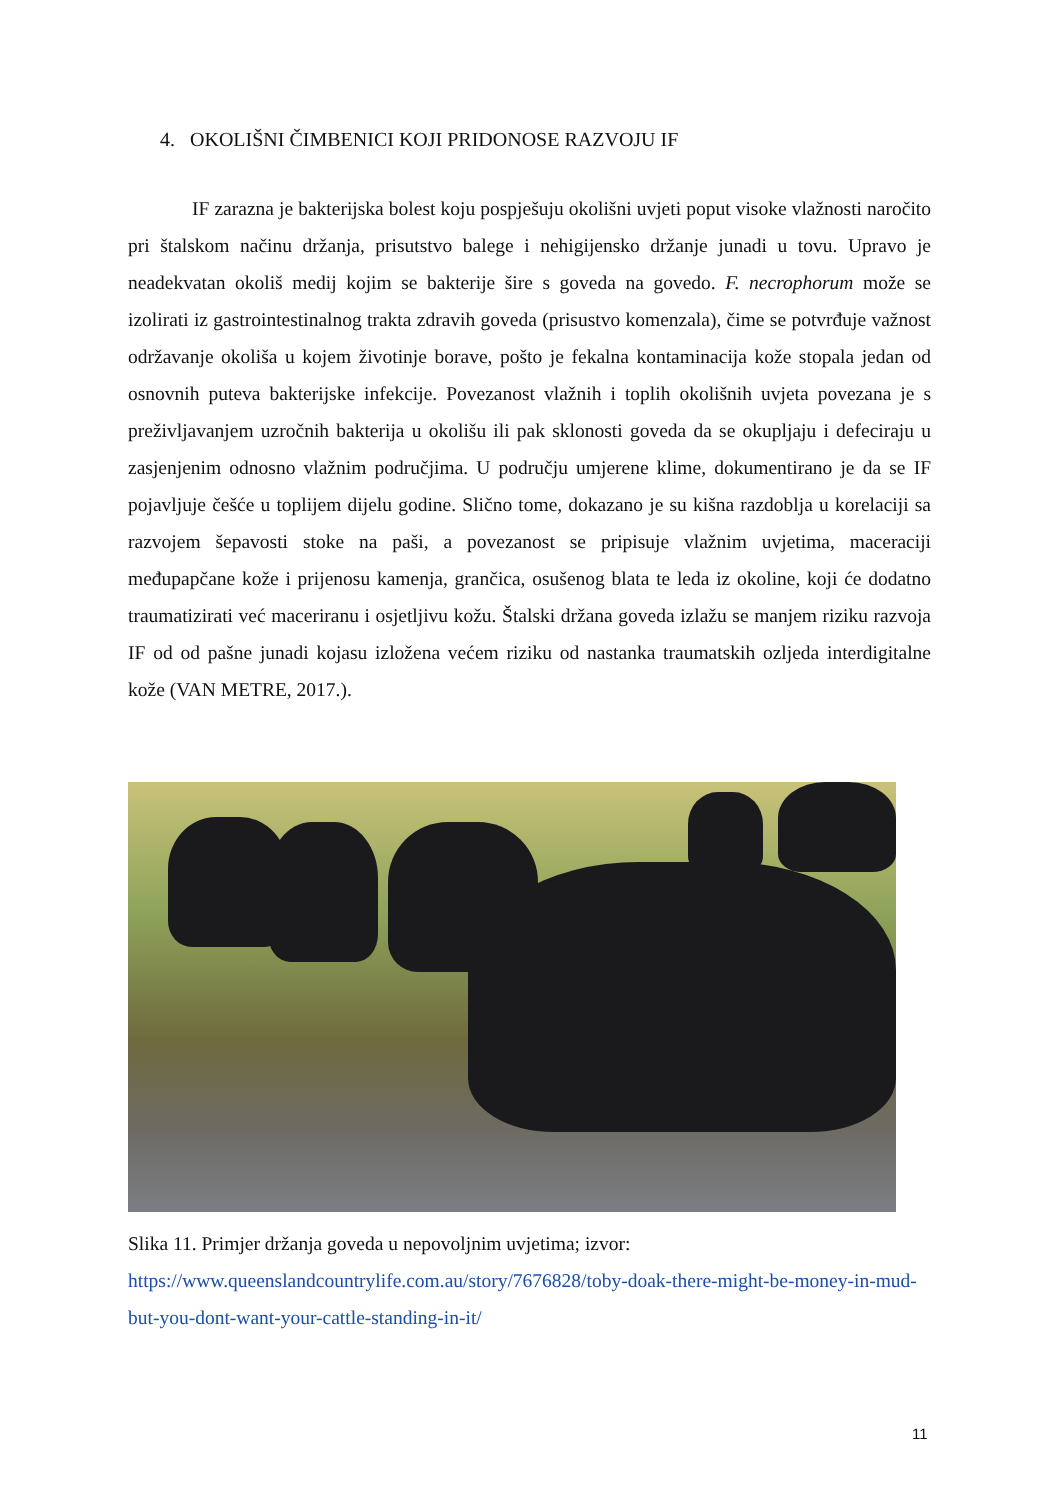4. OKOLIŠNI ČIMBENICI KOJI PRIDONOSE RAZVOJU IF
IF zarazna je bakterijska bolest koju pospješuju okolišni uvjeti poput visoke vlažnosti naročito pri štalskom načinu držanja, prisutstvo balege i nehigijensko držanje junadi u tovu. Upravo je neadekvatan okoliš medij kojim se bakterije šire s goveda na govedo. F. necrophorum može se izolirati iz gastrointestinalnog trakta zdravih goveda (prisustvo komenzala), čime se potvrđuje važnost održavanje okoliša u kojem životinje borave, pošto je fekalna kontaminacija kože stopala jedan od osnovnih puteva bakterijske infekcije. Povezanost vlažnih i toplih okolišnih uvjeta povezana je s preživljavanjem uzročnih bakterija u okolišu ili pak sklonosti goveda da se okupljaju i defeciraju u zasjenjenim odnosno vlažnim područjima. U području umjerene klime, dokumentirano je da se IF pojavljuje češće u toplijem dijelu godine. Slično tome, dokazano je su kišna razdoblja u korelaciji sa razvojem šepavosti stoke na paši, a povezanost se pripisuje vlažnim uvjetima, maceraciji međupapčane kože i prijenosu kamenja, grančica, osušenog blata te leda iz okoline, koji će dodatno traumatizirati već maceriranu i osjetljivu kožu. Štalski držana goveda izlažu se manjem riziku razvoja IF od od pašne junadi kojasu izložena većem riziku od nastanka traumatskih ozljeda interdigitalne kože (VAN METRE, 2017.).
Slika 11. Primjer držanja goveda u nepovoljnim uvjetima; izvor: https://www.queenslandcountrylife.com.au/story/7676828/toby-doak-there-might-be-money-in-mud-but-you-dont-want-your-cattle-standing-in-it/
11